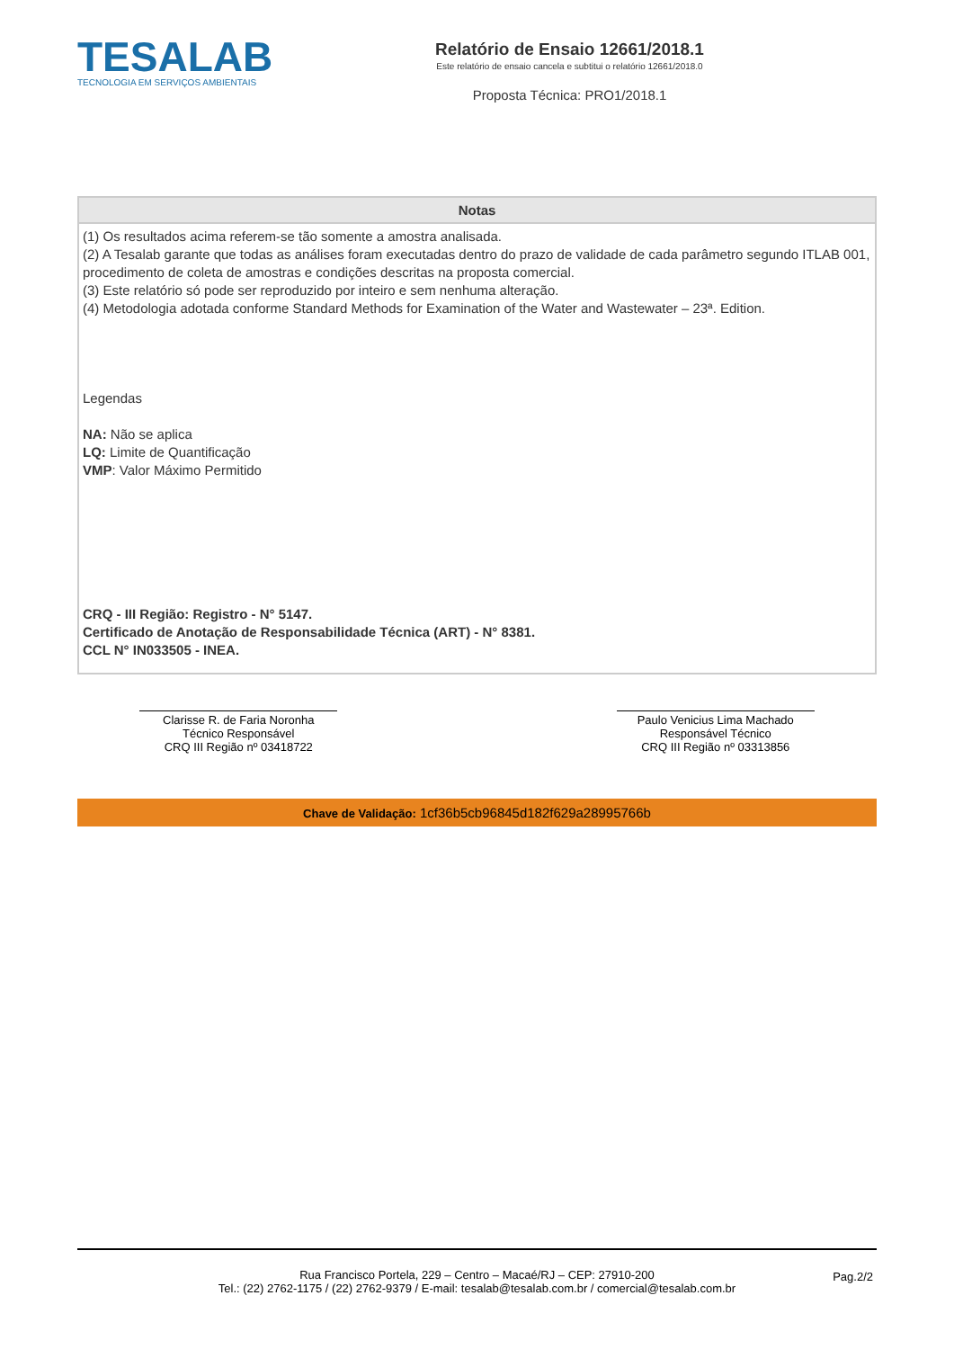TESALAB
TECNOLOGIA EM SERVIÇOS AMBIENTAIS
Relatório de Ensaio 12661/2018.1
Este relatório de ensaio cancela e subtitui o relatório 12661/2018.0
Proposta Técnica: PRO1/2018.1
Notas
(1) Os resultados acima referem-se tão somente a amostra analisada.
(2) A Tesalab garante que todas as análises foram executadas dentro do prazo de validade de cada parâmetro segundo ITLAB 001, procedimento de coleta de amostras e condições descritas na proposta comercial.
(3) Este relatório só pode ser reproduzido por inteiro e sem nenhuma alteração.
(4) Metodologia adotada conforme Standard Methods for Examination of the Water and Wastewater – 23ª. Edition.
Legendas
NA: Não se aplica
LQ: Limite de Quantificação
VMP: Valor Máximo Permitido
CRQ - III Região: Registro - N° 5147.
Certificado de Anotação de Responsabilidade Técnica (ART) - N° 8381.
CCL N° IN033505 - INEA.
Clarisse R. de Faria Noronha
Técnico Responsável
CRQ III Região nº 03418722
Paulo Venicius Lima Machado
Responsável Técnico
CRQ III Região nº 03313856
Chave de Validação: 1cf36b5cb96845d182f629a28995766b
Rua Francisco Portela, 229 – Centro – Macaé/RJ – CEP: 27910-200
Tel.: (22) 2762-1175 / (22) 2762-9379 / E-mail: tesalab@tesalab.com.br / comercial@tesalab.com.br
Pag.2/2